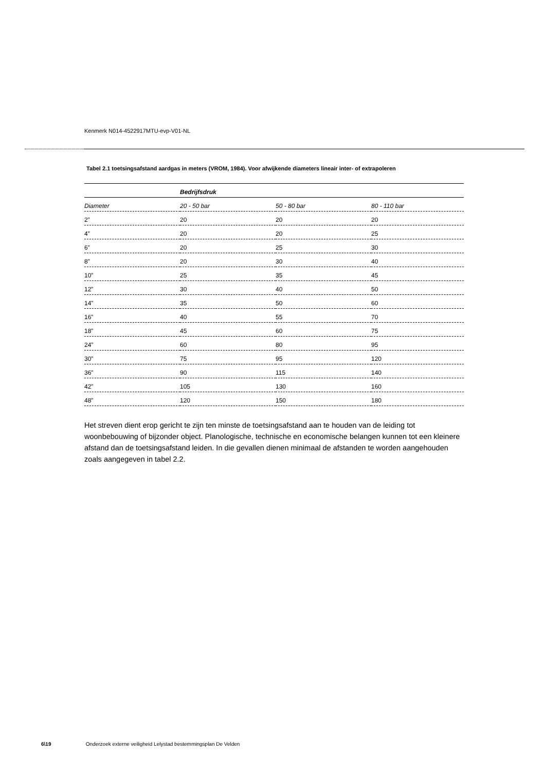Kenmerk N014-4522917MTU-evp-V01-NL
Tabel 2.1 toetsingsafstand aardgas in meters (VROM, 1984). Voor afwijkende diameters lineair inter- of extrapoleren
| | Bedrijfsdruk | | |
| Diameter | 20 - 50 bar | 50 - 80 bar | 80 - 110 bar |
| 2” | 20 | 20 | 20 |
| 4” | 20 | 20 | 25 |
| 6” | 20 | 25 | 30 |
| 8” | 20 | 30 | 40 |
| 10” | 25 | 35 | 45 |
| 12” | 30 | 40 | 50 |
| 14” | 35 | 50 | 60 |
| 16” | 40 | 55 | 70 |
| 18” | 45 | 60 | 75 |
| 24” | 60 | 80 | 95 |
| 30” | 75 | 95 | 120 |
| 36” | 90 | 115 | 140 |
| 42” | 105 | 130 | 160 |
| 48” | 120 | 150 | 180 |
Het streven dient erop gericht te zijn ten minste de toetsingsafstand aan te houden van de leiding tot woonbebouwing of bijzonder object. Planologische, technische en economische belangen kunnen tot een kleinere afstand dan de toetsingsafstand leiden. In die gevallen dienen minimaal de afstanden te worden aangehouden zoals aangegeven in tabel 2.2.
6\19 Onderzoek externe veiligheid Lelystad bestemmingsplan De Velden